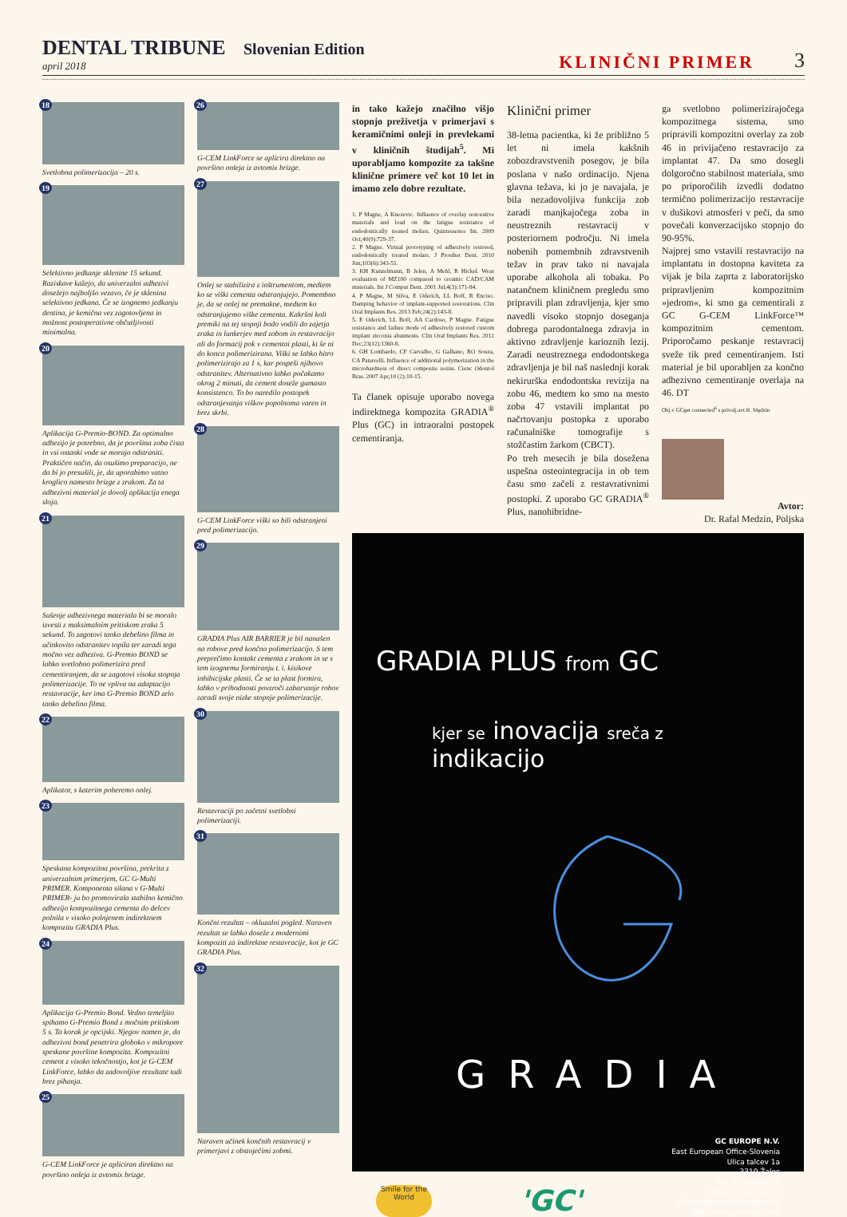DENTAL TRIBUNE Slovenian Edition
april 2018
KLINIČNI PRIMER
3
18
Svetlobna polimerizacija – 20 s.
19
Selektivno jedkanje sklenine 15 sekund. Raziskave kažejo, da univerzalni adhezivi dosežejo najboljšo vezavo, če je sklenina selektivno jedkana. Če se izognemo jedkanju dentina, je kemična vez zagotovljena in možnost postoperativne občutljivosti minimalna.
20
Aplikacija G-Premio-BOND. Za optimalno adhezijo je potrebno, da je površina zoba čista in vsi ostanki vode se morajo odstraniti. Praktičen način, da osušimo preparacijo, ne da bi jo presušili, je, da uporabimo vatno kroglico namesto brizge z zrakom. Za ta adhezivni material je dovolj aplikacija enega sloja.
21
Sušenje adhezivnega materiala bi se moralo izvesti z maksimalnim pritiskom zraka 5 sekund. To zagotovi tanko debelino filma in učinkovito odstranitev topila ter zaradi tega močno vez adheziva. G-Premio BOND se lahko svetlobno polimerizira pred cementiranjem, da se zagotovi visoka stopnja polimerizacije. To ne vpliva na adaptacijo restavracije, ker ima G-Premio BOND zelo tanko debelino filma.
22
Aplikator, s katerim poberemo onlej.
23
Speskana kompozitna površina, prekrita z univerzalnim primerjem, GC G-Multi PRIMER. Komponenta silana v G-Multi PRIMER- ju bo promovirala stabilno kemično adhezijo kompozitnega cementa do delcev polnila v visoko polnjenem indirektnem kompozitu GRADIA Plus.
24
Aplikacija G-Premio Bond. Vedno temeljito spihamo G-Premio Bond z močnim pritiskom 5 s. Ta korak je opcijski. Njegov namen je, da adhezivni bond penetrira globoko v mikropore speskane površine kompozita. Kompozitni cement z visoko tekočnostjo, kot je G-CEM LinkForce, lahko da zadovoljive rezultate tudi brez pihanja.
25
G-CEM LinkForce je apliciran direktno na površino onleja iz avtomix brizge.
26
G-CEM LinkForce se aplicira direktno na površino onleja iz avtomix brizge.
27
Onlej se stabilizira z inštrumentom, medtem ko se viški cementa odstranjujejo. Pomembno je, da se onlej ne premakne, medtem ko odstranjujemo viške cementa. Kakršni koli premiki na tej stopnji bodo vodili do zajetja zraka in lunkerjev med zobom in restavracijo ali do formacij pok v cementni plasti, ki še ni do konca polimerizirana. Viški se lahko hitro polimerizirajo za 1 s, kar pospeši njihovo odstranitev. Alternativno lahko počakamo okrog 2 minuti, da cement doseže gumasto konsistenco. To bo naredilo postopek odstranjevanja viškov popolnoma varen in brez skrbi.
28
G-CEM LinkForce viški so bili odstranjeni pred polimerizacijo.
29
GRADIA Plus AIR BARRIER je bil nanašen na robove pred končno polimerizacijo. S tem preprečimo kontakt cementa z zrakom in se s tem izognemu formiranju t. i. kisikove inhibicijske plasti. Če se ta plast formira, lahko v prihodnosti povzroči zabarvanje robov zaradi svoje nizke stopnje polimerizacije.
30
Restavraciji po začetni svetlobni polimerizaciji.
31
Končni rezultat – okluzalni pogled. Naraven rezultat se lahko doseže z modernimi kompoziti za indirektne restavracije, kot je GC GRADIA Plus.
32
Naraven učinek končnih restavracij v primerjavi z obstoječimi zobmi.
in tako kažejo značilno višjo stopnjo preživetja v primerjavi s keramičnimi onleji in prevlekami v kliničnih študijah<sup>5</sup>. Mi uporabljamo kompozite za takšne klinične primere več kot 10 let in imamo zelo dobre rezultate.
1. P Magne, A Knezevic. Influence of overlay restorative materials and load on the fatigue resistance of endodontically treated molars. Quintessence Int. 2009 Oct;40(9):729-37.
2. P Magne. Virtual prototyping of adhesively restored, endodontically treated molars. J Prosthet Dent. 2010 Jun;103(6):343-51.
3. KH Kunzelmann, B Jelen, A Mehl, R Hickel. Wear evaluation of MZ100 compared to ceramic CAD/CAM materials. Int J Comput Dent. 2001 Jul;4(3):171-84.
4. P Magne, M Silva, E Oderich, LL Boff, R Enciso. Damping behavior of implant-supported restorations. Clin Oral Implants Res. 2013 Feb;24(2):143-8.
5. E Oderich, LL Boff, AA Cardoso, P Magne. Fatigue resistance and failure mode of adhesively restored custom implant zirconia abutments. Clin Oral Implants Res. 2012 Dec;23(12):1360-8.
6. GH Lombardo, CF Carvalho, G Galhano, RO Souza, CA Panavelli. Influence of additional polymerization in the microhardness of direct composite resins. Cienc Odontol Bras. 2007 Apr;10 (2):10-15.
Ta članek opisuje uporabo novega indirektnega kompozita GRADIA<sup>®</sup> Plus (GC) in intraoralni postopek cementiranja.
Klinični primer
38-letna pacientka, ki že približno 5 let ni imela kakšnih zobozdravstvenih posegov, je bila poslana v našo ordinacijo. Njena glavna težava, ki jo je navajala, je bila nezadovoljiva funkcija zob zaradi manjkajočega zoba in neustreznih restavracij v posteriornem področju. Ni imela nobenih pomembnih zdravstvenih težav in prav tako ni navajala uporabe alkohola ali tobaka. Po natančnem kliničnem pregledu smo pripravili plan zdravljenja, kjer smo navedli visoko stopnjo doseganja dobrega parodontalnega zdravja in aktivno zdravljenje karioznih lezij. Zaradi neustreznega endodontskega zdravljenja je bil naš naslednji korak nekirurška endodontska revizija na zobu 46, medtem ko smo na mesto zoba 47 vstavili implantat po načrtovanju postopka z uporabo računalniške tomografije s stožčastim žarkom (CBCT).
Po treh mesecih je bila dosežena uspešna osteointegracija in ob tem času smo začeli z restavrativnimi postopki. Z uporabo GC GRADIA<sup>®</sup> Plus, nanohibridne-
ga svetlobno polimerizirajočega kompozitnega sistema, smo pripravili kompozitni overlay za zob 46 in privijačeno restavracijo za implantat 47. Da smo dosegli dolgoročno stabilnost materiala, smo po priporočilih izvedli dodatno termično polimerizacijo restavracije v dušikovi atmosferi v peči, da smo povečali konverzacijsko stopnjo do 90-95%.
Najprej smo vstavili restavracijo na implantatu in dostopna kaviteta za vijak je bila zaprta z laboratorijsko pripravljenim kompozitnim »jedrom«, ki smo ga cementirali z GC G-CEM LinkForce™ kompozitnim cementom. Priporočamo peskanje restavracij sveže tik pred cementiranjem. Isti material je bil uporabljen za končno adhezivno cementiranje overlaja na 46. DT
Obj.v GCget connected<sup>6</sup> s privolj.avt.R. Mędzin
Avtor:
Dr. Rafal Medzin, Poljska
GRADIA PLUS from GC
kjer se inovacija sreča z indikacijo
GRADIA
Smile for the World
'GC'
GC EUROPE N.V.
East European Office-Slovenia
Ulica talcev 1a
3310 Žalec
Tel: 03/710-32-70
Faks: 03/710-32-71
slovenia@eeo.gceurope.com
http://eeo.gceurope.com